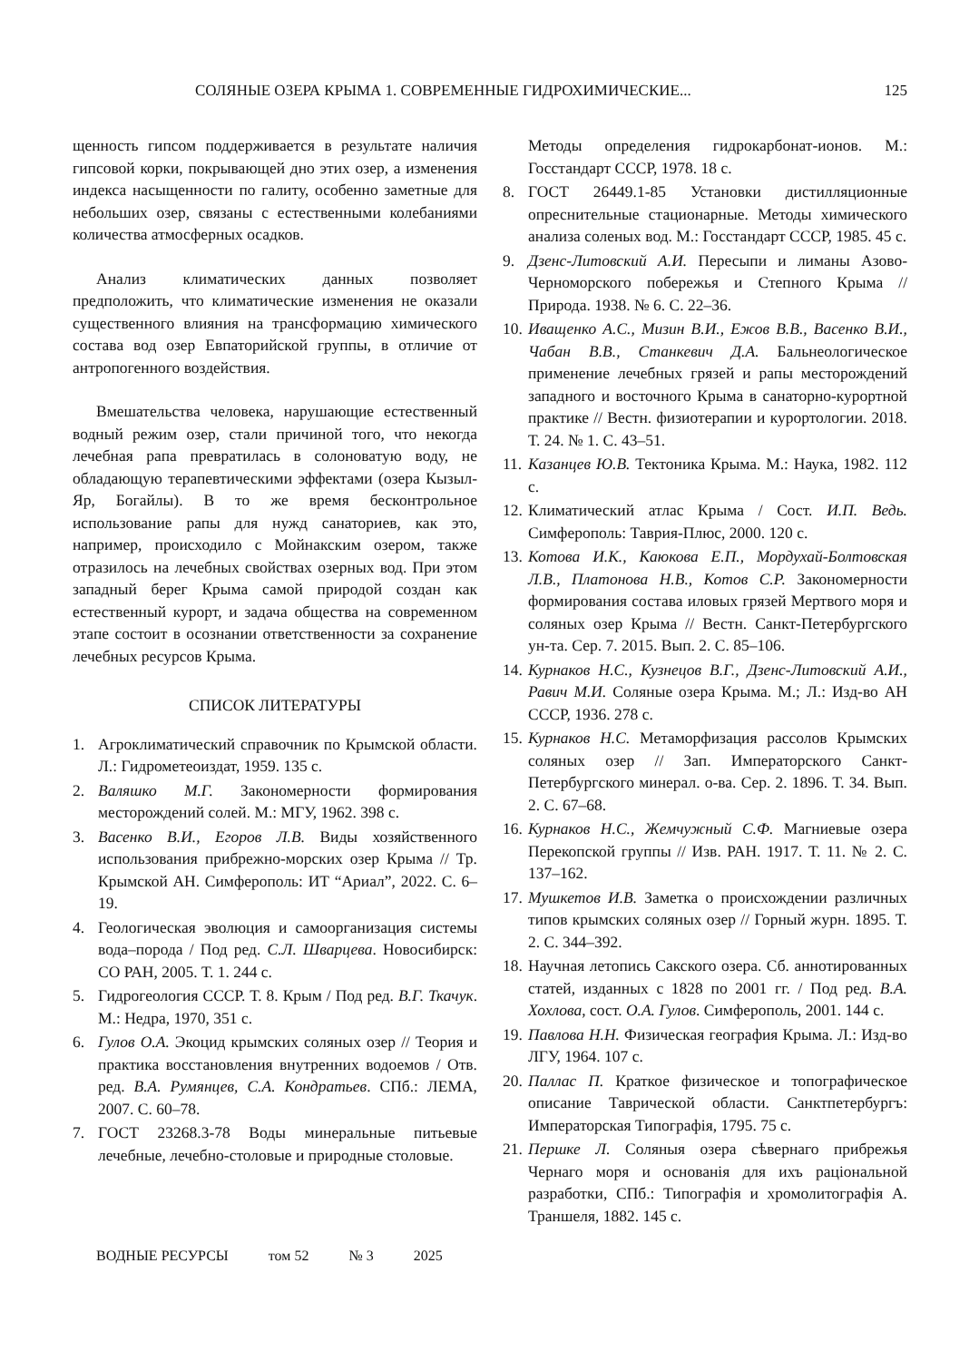СОЛЯНЫЕ ОЗЕРА КРЫМА 1. СОВРЕМЕННЫЕ ГИДРОХИМИЧЕСКИЕ... 125
щенность гипсом поддерживается в результате наличия гипсовой корки, покрывающей дно этих озер, а изменения индекса насыщенности по галиту, особенно заметные для небольших озер, связаны с естественными колебаниями количества атмосферных осадков.
Анализ климатических данных позволяет предположить, что климатические изменения не оказали существенного влияния на трансформацию химического состава вод озер Евпаторийской группы, в отличие от антропогенного воздействия.
Вмешательства человека, нарушающие естественный водный режим озер, стали причиной того, что некогда лечебная рапа превратилась в солоноватую воду, не обладающую терапевтическими эффектами (озера Кызыл-Яр, Богайлы). В то же время бесконтрольное использование рапы для нужд санаториев, как это, например, происходило с Мойнакским озером, также отразилось на лечебных свойствах озерных вод. При этом западный берег Крыма самой природой создан как естественный курорт, и задача общества на современном этапе состоит в осознании ответственности за сохранение лечебных ресурсов Крыма.
СПИСОК ЛИТЕРАТУРЫ
1. Агроклиматический справочник по Крымской области. Л.: Гидрометеоиздат, 1959. 135 с.
2. Валяшко М.Г. Закономерности формирования месторождений солей. М.: МГУ, 1962. 398 с.
3. Васенко В.И., Егоров Л.В. Виды хозяйственного использования прибрежно-морских озер Крыма // Тр. Крымской АН. Симферополь: ИТ “Ариал”, 2022. С. 6–19.
4. Геологическая эволюция и самоорганизация системы вода–порода / Под ред. С.Л. Шварцева. Новосибирск: СО РАН, 2005. Т. 1. 244 с.
5. Гидрогеология СССР. Т. 8. Крым / Под ред. В.Г. Ткачук. М.: Недра, 1970, 351 с.
6. Гулов О.А. Экоцид крымских соляных озер // Теория и практика восстановления внутренних водоемов / Отв. ред. В.А. Румянцев, С.А. Кондратьев. СПб.: ЛЕМА, 2007. С. 60–78.
7. ГОСТ 23268.3-78 Воды минеральные питьевые лечебные, лечебно-столовые и природные столовые.
Методы определения гидрокарбонат-ионов. М.: Госстандарт СССР, 1978. 18 с.
8. ГОСТ 26449.1-85 Установки дистилляционные опреснительные стационарные. Методы химического анализа соленых вод. М.: Госстандарт СССР, 1985. 45 с.
9. Дзенс-Литовский А.И. Пересыпи и лиманы Азово-Черноморского побережья и Степного Крыма // Природа. 1938. № 6. С. 22–36.
10. Иващенко А.С., Мизин В.И., Ежов В.В., Васенко В.И., Чабан В.В., Станкевич Д.А. Бальнеологическое применение лечебных грязей и рапы месторождений западного и восточного Крыма в санаторно-курортной практике // Вестн. физиотерапии и курортологии. 2018. Т. 24. № 1. С. 43–51.
11. Казанцев Ю.В. Тектоника Крыма. М.: Наука, 1982. 112 с.
12. Климатический атлас Крыма / Сост. И.П. Ведь. Симферополь: Таврия-Плюс, 2000. 120 с.
13. Котова И.К., Каюкова Е.П., Мордухай-Болтовская Л.В., Платонова Н.В., Котов С.Р. Закономерности формирования состава иловых грязей Мертвого моря и соляных озер Крыма // Вестн. Санкт-Петербургского ун-та. Сер. 7. 2015. Вып. 2. С. 85–106.
14. Курнаков Н.С., Кузнецов В.Г., Дзенс-Литовский А.И., Равич М.И. Соляные озера Крыма. М.; Л.: Изд-во АН СССР, 1936. 278 с.
15. Курнаков Н.С. Метаморфизация рассолов Крымских соляных озер // Зап. Императорского Санкт-Петербургского минерал. о-ва. Сер. 2. 1896. Т. 34. Вып. 2. С. 67–68.
16. Курнаков Н.С., Жемчужный С.Ф. Магниевые озера Перекопской группы // Изв. РАН. 1917. Т. 11. № 2. С. 137–162.
17. Мушкетов И.В. Заметка о происхождении различных типов крымских соляных озер // Горный журн. 1895. Т. 2. С. 344–392.
18. Научная летопись Сакского озера. Сб. аннотированных статей, изданных с 1828 по 2001 гг. / Под ред. В.А. Хохлова, сост. О.А. Гулов. Симферополь, 2001. 144 с.
19. Павлова Н.Н. Физическая география Крыма. Л.: Изд-во ЛГУ, 1964. 107 с.
20. Паллас П. Краткое физическое и топографическое описание Таврической области. Санктпетербургъ: Императорская Типографія, 1795. 75 с.
21. Першке Л. Соляныя озера сѣвернаго прибрежья Чернаго моря и основанія для ихъ раціональной разработки, СПб.: Типографія и хромолитографія А. Траншеля, 1882. 145 с.
ВОДНЫЕ РЕСУРСЫ том 52 № 3 2025